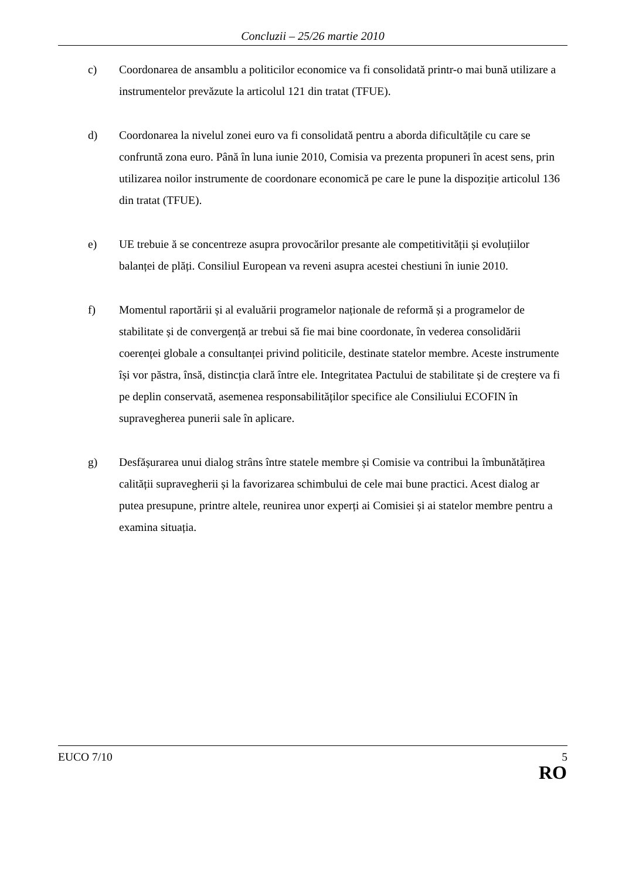Concluzii – 25/26 martie 2010
c) Coordonarea de ansamblu a politicilor economice va fi consolidată printr-o mai bună utilizare a instrumentelor prevăzute la articolul 121 din tratat (TFUE).
d) Coordonarea la nivelul zonei euro va fi consolidată pentru a aborda dificultățile cu care se confruntă zona euro. Până în luna iunie 2010, Comisia va prezenta propuneri în acest sens, prin utilizarea noilor instrumente de coordonare economică pe care le pune la dispoziție articolul 136 din tratat (TFUE).
e) UE trebuie ă se concentreze asupra provocărilor presante ale competitivității și evoluțiilor balanței de plăți. Consiliul European va reveni asupra acestei chestiuni în iunie 2010.
f) Momentul raportării și al evaluării programelor naționale de reformă și a programelor de stabilitate și de convergență ar trebui să fie mai bine coordonate, în vederea consolidării coerenței globale a consultanței privind politicile, destinate statelor membre. Aceste instrumente își vor păstra, însă, distincția clară între ele. Integritatea Pactului de stabilitate și de creștere va fi pe deplin conservată, asemenea responsabilităților specifice ale Consiliului ECOFIN în supravegherea punerii sale în aplicare.
g) Desfășurarea unui dialog strâns între statele membre și Comisie va contribui la îmbunătățirea calității supravegherii și la favorizarea schimbului de cele mai bune practici. Acest dialog ar putea presupune, printre altele, reunirea unor experți ai Comisiei și ai statelor membre pentru a examina situația.
EUCO 7/10 5
RO